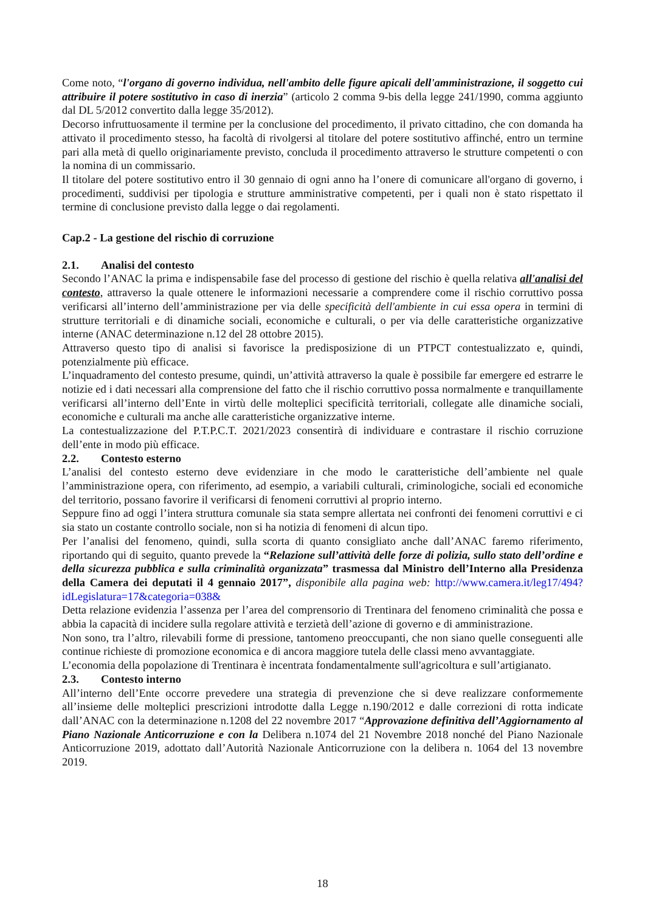Come noto, “l'organo di governo individua, nell'ambito delle figure apicali dell'amministrazione, il soggetto cui attribuire il potere sostitutivo in caso di inerzia” (articolo 2 comma 9-bis della legge 241/1990, comma aggiunto dal DL 5/2012 convertito dalla legge 35/2012).
Decorso infruttuosamente il termine per la conclusione del procedimento, il privato cittadino, che con domanda ha attivato il procedimento stesso, ha facoltà di rivolgersi al titolare del potere sostitutivo affinché, entro un termine pari alla metà di quello originariamente previsto, concluda il procedimento attraverso le strutture competenti o con la nomina di un commissario.
Il titolare del potere sostitutivo entro il 30 gennaio di ogni anno ha l’onere di comunicare all'organo di governo, i procedimenti, suddivisi per tipologia e strutture amministrative competenti, per i quali non è stato rispettato il termine di conclusione previsto dalla legge o dai regolamenti.
Cap.2 - La gestione del rischio di corruzione
2.1. Analisi del contesto
Secondo l’ANAC la prima e indispensabile fase del processo di gestione del rischio è quella relativa all'analisi del contesto, attraverso la quale ottenere le informazioni necessarie a comprendere come il rischio corruttivo possa verificarsi all’interno dell’amministrazione per via delle specificità dell'ambiente in cui essa opera in termini di strutture territoriali e di dinamiche sociali, economiche e culturali, o per via delle caratteristiche organizzative interne (ANAC determinazione n.12 del 28 ottobre 2015).
Attraverso questo tipo di analisi si favorisce la predisposizione di un PTPCT contestualizzato e, quindi, potenzialmente più efficace.
L’inquadramento del contesto presume, quindi, un’attività attraverso la quale è possibile far emergere ed estrarre le notizie ed i dati necessari alla comprensione del fatto che il rischio corruttivo possa normalmente e tranquillamente verificarsi all’interno dell’Ente in virtù delle molteplici specificità territoriali, collegate alle dinamiche sociali, economiche e culturali ma anche alle caratteristiche organizzative interne.
La contestualizzazione del P.T.P.C.T. 2021/2023 consentirà di individuare e contrastare il rischio corruzione dell’ente in modo più efficace.
2.2. Contesto esterno
L’analisi del contesto esterno deve evidenziare in che modo le caratteristiche dell’ambiente nel quale l’amministrazione opera, con riferimento, ad esempio, a variabili culturali, criminologiche, sociali ed economiche del territorio, possano favorire il verificarsi di fenomeni corruttivi al proprio interno.
Seppure fino ad oggi l’intera struttura comunale sia stata sempre allertata nei confronti dei fenomeni corruttivi e ci sia stato un costante controllo sociale, non si ha notizia di fenomeni di alcun tipo.
Per l’analisi del fenomeno, quindi, sulla scorta di quanto consigliato anche dall’ANAC faremo riferimento, riportando qui di seguito, quanto prevede la “Relazione sull’attività delle forze di polizia, sullo stato dell’ordine e della sicurezza pubblica e sulla criminalità organizzata” trasmessa dal Ministro dell’Interno alla Presidenza della Camera dei deputati il 4 gennaio 2017”, disponibile alla pagina web: http://www.camera.it/leg17/494?idLegislatura=17&categoria=038&
Detta relazione evidenzia l’assenza per l’area del comprensorio di Trentinara del fenomeno criminalità che possa e abbia la capacità di incidere sulla regolare attività e terzietà dell’azione di governo e di amministrazione.
Non sono, tra l’altro, rilevabili forme di pressione, tantomeno preoccupanti, che non siano quelle conseguenti alle continue richieste di promozione economica e di ancora maggiore tutela delle classi meno avvantaggiate.
L’economia della popolazione di Trentinara è incentrata fondamentalmente sull'agricoltura e sull’artigianato.
2.3. Contesto interno
All’interno dell’Ente occorre prevedere una strategia di prevenzione che si deve realizzare conformemente all’insieme delle molteplici prescrizioni introdotte dalla Legge n.190/2012 e dalle correzioni di rotta indicate dall’ANAC con la determinazione n.1208 del 22 novembre 2017 “Approvazione definitiva dell’Aggiornamento al Piano Nazionale Anticorruzione e con la Delibera n.1074 del 21 Novembre 2018 nonché del Piano Nazionale Anticorruzione 2019, adottato dall’Autorità Nazionale Anticorruzione con la delibera n. 1064 del 13 novembre 2019.
18